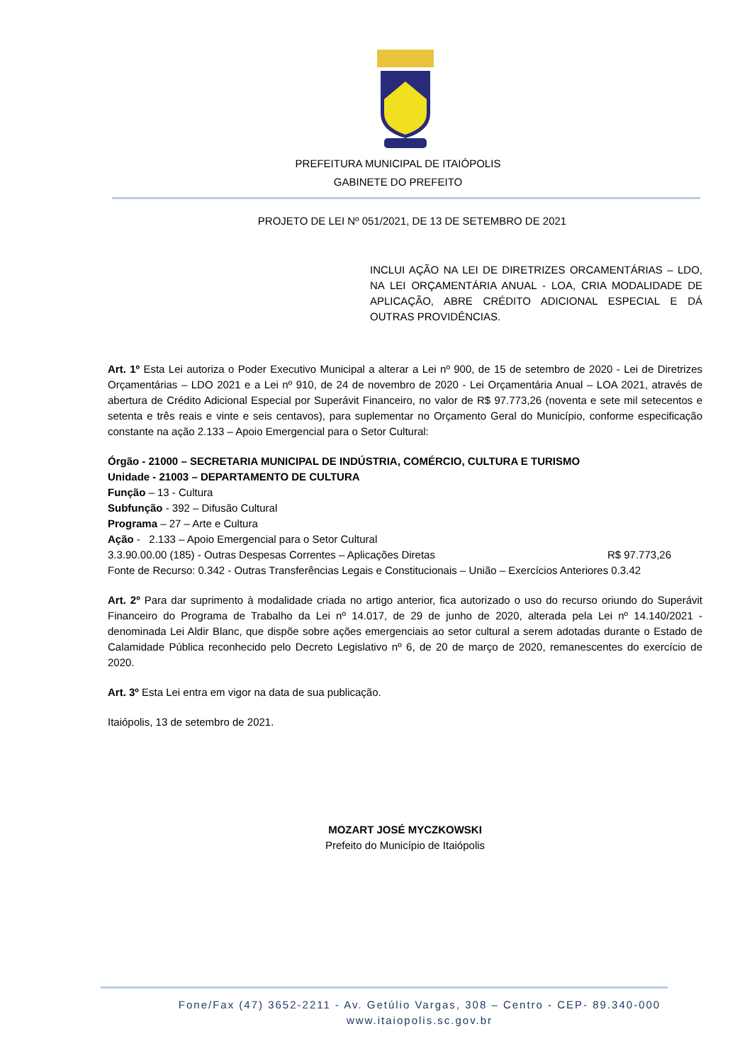PREFEITURA MUNICIPAL DE ITAIÓPOLIS
GABINETE DO PREFEITO
PROJETO DE LEI Nº 051/2021, DE 13 DE SETEMBRO DE 2021
INCLUI AÇÃO NA LEI DE DIRETRIZES ORCAMENTÁRIAS – LDO, NA LEI ORÇAMENTÁRIA ANUAL - LOA, CRIA MODALIDADE DE APLICAÇÃO, ABRE CRÉDITO ADICIONAL ESPECIAL E DÁ OUTRAS PROVIDÊNCIAS.
Art. 1º Esta Lei autoriza o Poder Executivo Municipal a alterar a Lei nº 900, de 15 de setembro de 2020 - Lei de Diretrizes Orçamentárias – LDO 2021 e a Lei nº 910, de 24 de novembro de 2020 - Lei Orçamentária Anual – LOA 2021, através de abertura de Crédito Adicional Especial por Superávit Financeiro, no valor de R$ 97.773,26 (noventa e sete mil setecentos e setenta e três reais e vinte e seis centavos), para suplementar no Orçamento Geral do Município, conforme especificação constante na ação 2.133 – Apoio Emergencial para o Setor Cultural:
Órgão - 21000 – SECRETARIA MUNICIPAL DE INDÚSTRIA, COMÉRCIO, CULTURA E TURISMO
Unidade - 21003 – DEPARTAMENTO DE CULTURA
Função – 13 - Cultura
Subfunção - 392 – Difusão Cultural
Programa – 27 – Arte e Cultura
Ação - 2.133 – Apoio Emergencial para o Setor Cultural
3.3.90.00.00 (185) - Outras Despesas Correntes – Aplicações Diretas R$ 97.773,26
Fonte de Recurso: 0.342 - Outras Transferências Legais e Constitucionais – União – Exercícios Anteriores 0.3.42
Art. 2º Para dar suprimento à modalidade criada no artigo anterior, fica autorizado o uso do recurso oriundo do Superávit Financeiro do Programa de Trabalho da Lei nº 14.017, de 29 de junho de 2020, alterada pela Lei nº 14.140/2021 - denominada Lei Aldir Blanc, que dispõe sobre ações emergenciais ao setor cultural a serem adotadas durante o Estado de Calamidade Pública reconhecido pelo Decreto Legislativo nº 6, de 20 de março de 2020, remanescentes do exercício de 2020.
Art. 3º Esta Lei entra em vigor na data de sua publicação.
Itaiópolis, 13 de setembro de 2021.
MOZART JOSÉ MYCZKOWSKI
Prefeito do Município de Itaiópolis
Fone/Fax (47) 3652-2211 - Av. Getúlio Vargas, 308 – Centro - CEP- 89.340-000
www.itaiopolis.sc.gov.br